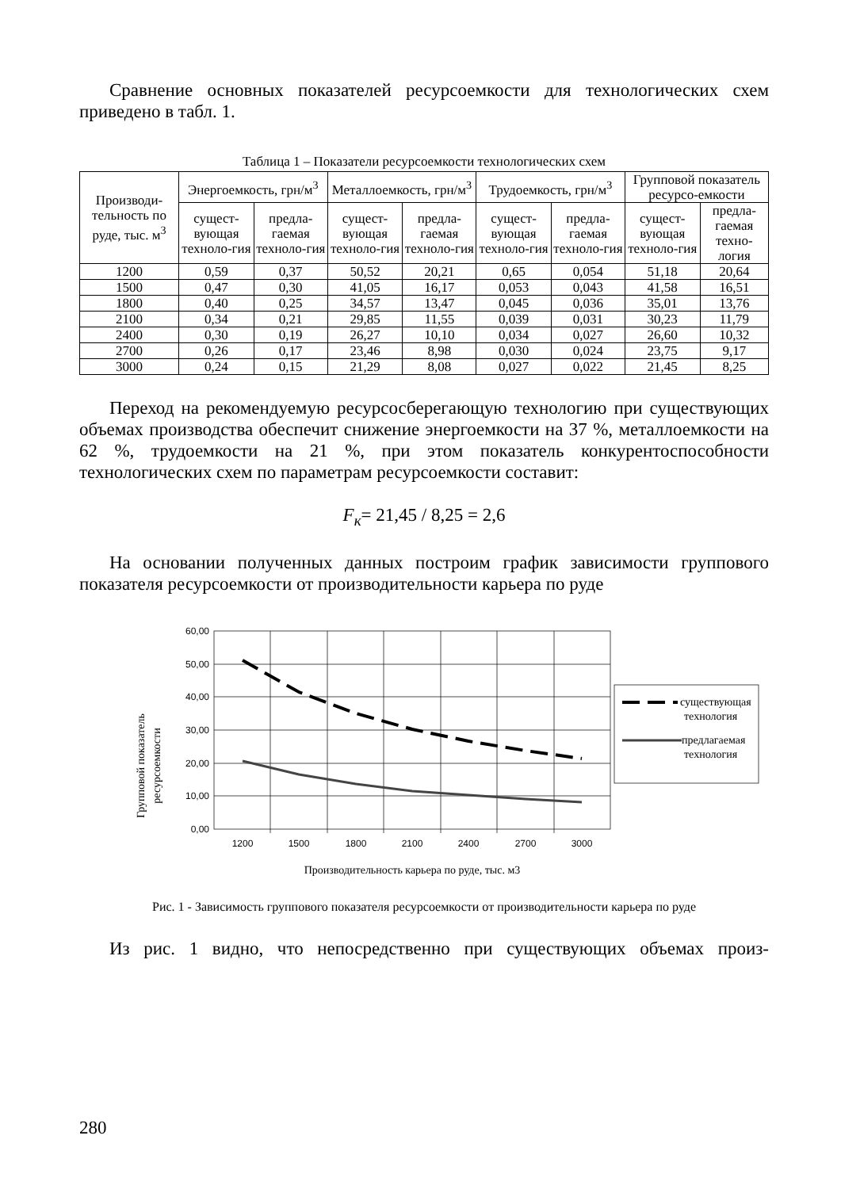Сравнение основных показателей ресурсоемкости для технологических схем приведено в табл. 1.
Таблица 1 – Показатели ресурсоемкости технологических схем
| Производи-тельность по руде, тыс. м<sup>3</sup> | Энергоемкость, грн/м<sup>3</sup> | | Металлоемкость, грн/м<sup>3</sup> | | Трудоемкость, грн/м<sup>3</sup> | | Групповой показатель ресурсо-емкости | |
| --- | --- | --- | --- | --- | --- | --- | --- | --- |
| | сущест-вующая техноло-гия | предла-гаемая техноло-гия | сущест-вующая техноло-гия | предла-гаемая техноло-гия | сущест-вующая техноло-гия | предла-гаемая техноло-гия | сущест-вующая техноло-гия | предла-гаемая техно-логия |
| 1200 | 0,59 | 0,37 | 50,52 | 20,21 | 0,65 | 0,054 | 51,18 | 20,64 |
| 1500 | 0,47 | 0,30 | 41,05 | 16,17 | 0,053 | 0,043 | 41,58 | 16,51 |
| 1800 | 0,40 | 0,25 | 34,57 | 13,47 | 0,045 | 0,036 | 35,01 | 13,76 |
| 2100 | 0,34 | 0,21 | 29,85 | 11,55 | 0,039 | 0,031 | 30,23 | 11,79 |
| 2400 | 0,30 | 0,19 | 26,27 | 10,10 | 0,034 | 0,027 | 26,60 | 10,32 |
| 2700 | 0,26 | 0,17 | 23,46 | 8,98 | 0,030 | 0,024 | 23,75 | 9,17 |
| 3000 | 0,24 | 0,15 | 21,29 | 8,08 | 0,027 | 0,022 | 21,45 | 8,25 |
Переход на рекомендуемую ресурсосберегающую технологию при существующих объемах производства обеспечит снижение энергоемкости на 37 %, металлоемкости на 62 %, трудоемкости на 21 %, при этом показатель конкурентоспособности технологических схем по параметрам ресурсоемкости составит:
F<sub>к</sub>= 21,45 / 8,25 = 2,6
На основании полученных данных построим график зависимости группового показателя ресурсоемкости от производительности карьера по руде
Групповой показатель
ресурсоемкости
60,00
50,00
40,00
30,00
20,00
10,00
0,00
1200
1500
1800
2100
2400
2700
3000
существующая
технология
предлагаемая
технология
Производительность карьера по руде, тыс. м3
Рис. 1 - Зависимость группового показателя ресурсоемкости от производительности карьера по руде
Из рис. 1 видно, что непосредственно при существующих объемах произ-
280